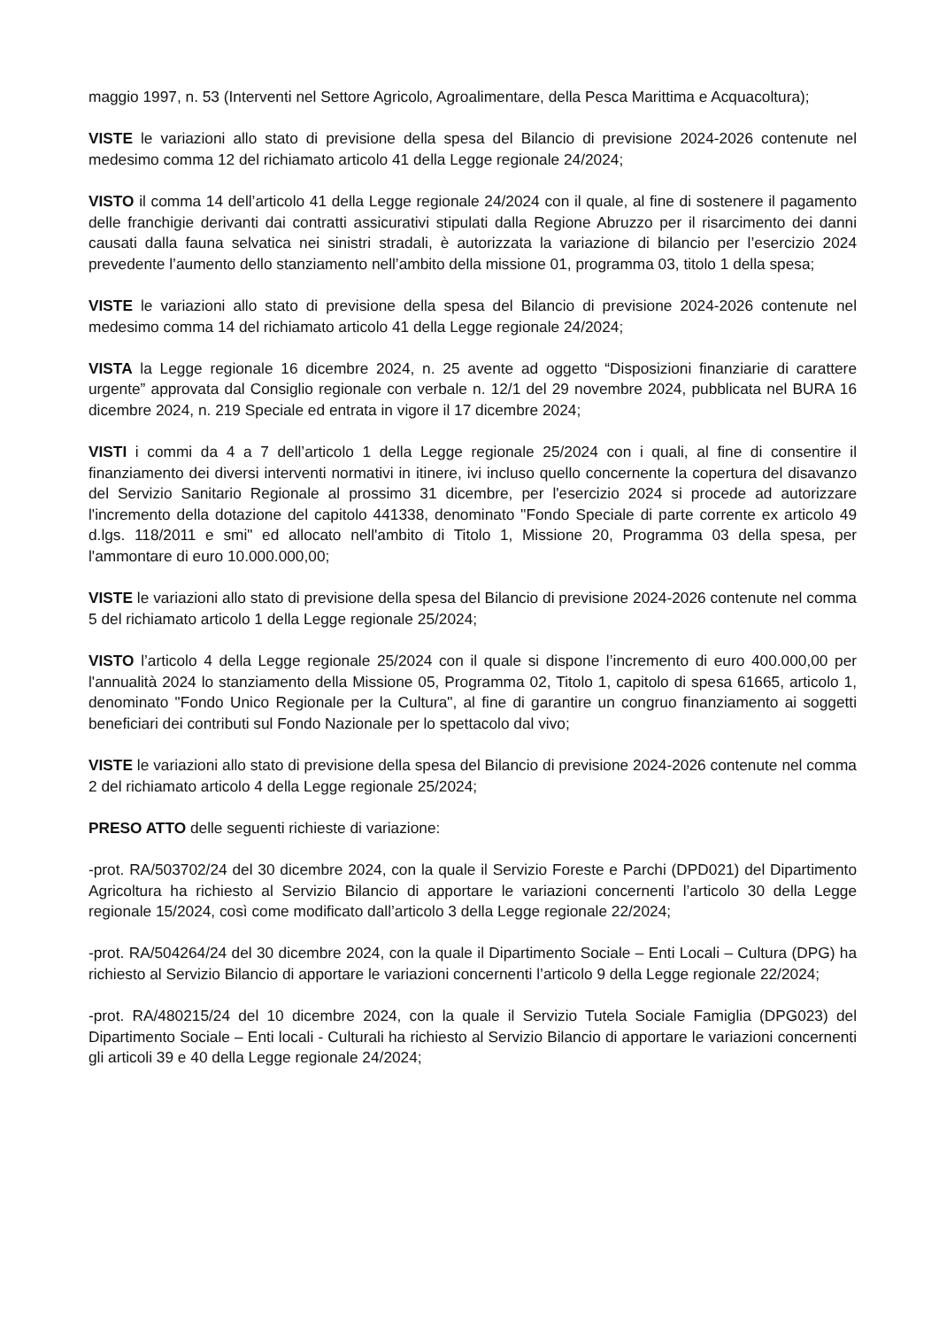maggio 1997, n. 53 (Interventi nel Settore Agricolo, Agroalimentare, della Pesca Marittima e Acquacoltura);
VISTE le variazioni allo stato di previsione della spesa del Bilancio di previsione 2024-2026 contenute nel medesimo comma 12 del richiamato articolo 41 della Legge regionale 24/2024;
VISTO il comma 14 dell’articolo 41 della Legge regionale 24/2024 con il quale, al fine di sostenere il pagamento delle franchigie derivanti dai contratti assicurativi stipulati dalla Regione Abruzzo per il risarcimento dei danni causati dalla fauna selvatica nei sinistri stradali, è autorizzata la variazione di bilancio per l’esercizio 2024 prevedente l’aumento dello stanziamento nell’ambito della missione 01, programma 03, titolo 1 della spesa;
VISTE le variazioni allo stato di previsione della spesa del Bilancio di previsione 2024-2026 contenute nel medesimo comma 14 del richiamato articolo 41 della Legge regionale 24/2024;
VISTA la Legge regionale 16 dicembre 2024, n. 25 avente ad oggetto “Disposizioni finanziarie di carattere urgente” approvata dal Consiglio regionale con verbale n. 12/1 del 29 novembre 2024, pubblicata nel BURA 16 dicembre 2024, n. 219 Speciale ed entrata in vigore il 17 dicembre 2024;
VISTI i commi da 4 a 7 dell’articolo 1 della Legge regionale 25/2024 con i quali, al fine di consentire il finanziamento dei diversi interventi normativi in itinere, ivi incluso quello concernente la copertura del disavanzo del Servizio Sanitario Regionale al prossimo 31 dicembre, per l'esercizio 2024 si procede ad autorizzare l'incremento della dotazione del capitolo 441338, denominato "Fondo Speciale di parte corrente ex articolo 49 d.lgs. 118/2011 e smi" ed allocato nell'ambito di Titolo 1, Missione 20, Programma 03 della spesa, per l'ammontare di euro 10.000.000,00;
VISTE le variazioni allo stato di previsione della spesa del Bilancio di previsione 2024-2026 contenute nel comma 5 del richiamato articolo 1 della Legge regionale 25/2024;
VISTO l’articolo 4 della Legge regionale 25/2024 con il quale si dispone l’incremento di euro 400.000,00 per l'annualità 2024 lo stanziamento della Missione 05, Programma 02, Titolo 1, capitolo di spesa 61665, articolo 1, denominato "Fondo Unico Regionale per la Cultura", al fine di garantire un congruo finanziamento ai soggetti beneficiari dei contributi sul Fondo Nazionale per lo spettacolo dal vivo;
VISTE le variazioni allo stato di previsione della spesa del Bilancio di previsione 2024-2026 contenute nel comma 2 del richiamato articolo 4 della Legge regionale 25/2024;
PRESO ATTO delle seguenti richieste di variazione:
-prot. RA/503702/24 del 30 dicembre 2024, con la quale il Servizio Foreste e Parchi (DPD021) del Dipartimento Agricoltura ha richiesto al Servizio Bilancio di apportare le variazioni concernenti l’articolo 30 della Legge regionale 15/2024, così come modificato dall’articolo 3 della Legge regionale 22/2024;
-prot. RA/504264/24 del 30 dicembre 2024, con la quale il Dipartimento Sociale – Enti Locali – Cultura (DPG) ha richiesto al Servizio Bilancio di apportare le variazioni concernenti l’articolo 9 della Legge regionale 22/2024;
-prot. RA/480215/24 del 10 dicembre 2024, con la quale il Servizio Tutela Sociale Famiglia (DPG023) del Dipartimento Sociale – Enti locali - Culturali ha richiesto al Servizio Bilancio di apportare le variazioni concernenti gli articoli 39 e 40 della Legge regionale 24/2024;